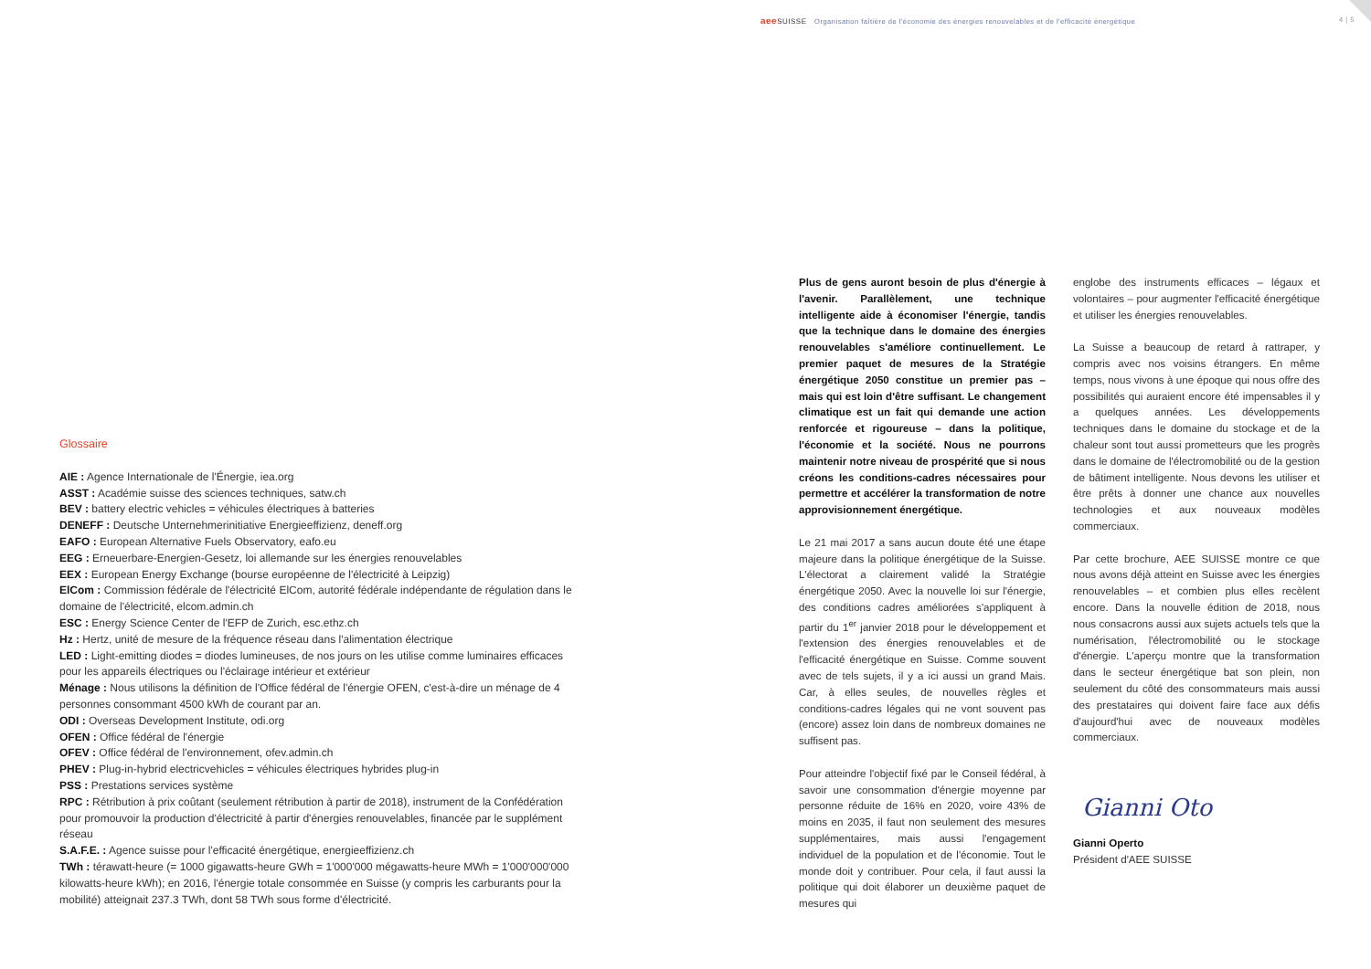aee SUISSE Organisation faîtière de l'économie des énergies renouvelables et de l'efficacité énergétique 4 | 5
Glossaire
AIE : Agence Internationale de l'Énergie, iea.org
ASST : Académie suisse des sciences techniques, satw.ch
BEV : battery electric vehicles = véhicules électriques à batteries
DENEFF : Deutsche Unternehmerinitiative Energieeffizienz, deneff.org
EAFO : European Alternative Fuels Observatory, eafo.eu
EEG : Erneuerbare-Energien-Gesetz, loi allemande sur les énergies renouvelables
EEX : European Energy Exchange (bourse européenne de l'électricité à Leipzig)
ElCom : Commission fédérale de l'électricité ElCom, autorité fédérale indépendante de régulation dans le domaine de l'électricité, elcom.admin.ch
ESC : Energy Science Center de l'EFP de Zurich, esc.ethz.ch
Hz : Hertz, unité de mesure de la fréquence réseau dans l'alimentation électrique
LED : Light-emitting diodes = diodes lumineuses, de nos jours on les utilise comme luminaires efficaces pour les appareils électriques ou l'éclairage intérieur et extérieur
Ménage : Nous utilisons la définition de l'Office fédéral de l'énergie OFEN, c'est-à-dire un ménage de 4 personnes consommant 4500 kWh de courant par an.
ODI : Overseas Development Institute, odi.org
OFEN : Office fédéral de l'énergie
OFEV : Office fédéral de l'environnement, ofev.admin.ch
PHEV : Plug-in-hybrid electricvehicles = véhicules électriques hybrides plug-in
PSS : Prestations services système
RPC : Rétribution à prix coûtant (seulement rétribution à partir de 2018), instrument de la Confédération pour promouvoir la production d'électricité à partir d'énergies renouvelables, financée par le supplément réseau
S.A.F.E. : Agence suisse pour l'efficacité énergétique, energieeffizienz.ch
TWh : térawatt-heure (= 1000 gigawatts-heure GWh = 1'000'000 mégawatts-heure MWh = 1'000'000'000 kilowatts-heure kWh); en 2016, l'énergie totale consommée en Suisse (y compris les carburants pour la mobilité) atteignait 237.3 TWh, dont 58 TWh sous forme d'électricité.
Plus de gens auront besoin de plus d'énergie à l'avenir. Parallèlement, une technique intelligente aide à économiser l'énergie, tandis que la technique dans le domaine des énergies renouvelables s'améliore continuellement. Le premier paquet de mesures de la Stratégie énergétique 2050 constitue un premier pas – mais qui est loin d'être suffisant. Le changement climatique est un fait qui demande une action renforcée et rigoureuse – dans la politique, l'économie et la société. Nous ne pourrons maintenir notre niveau de prospérité que si nous créons les conditions-cadres nécessaires pour permettre et accélérer la transformation de notre approvisionnement énergétique.
Le 21 mai 2017 a sans aucun doute été une étape majeure dans la politique énergétique de la Suisse. L'électorat a clairement validé la Stratégie énergétique 2050. Avec la nouvelle loi sur l'énergie, des conditions cadres améliorées s'appliquent à partir du 1<sup>er</sup> janvier 2018 pour le développement et l'extension des énergies renouvelables et de l'efficacité énergétique en Suisse. Comme souvent avec de tels sujets, il y a ici aussi un grand Mais. Car, à elles seules, de nouvelles règles et conditions-cadres légales qui ne vont souvent pas (encore) assez loin dans de nombreux domaines ne suffisent pas.
Pour atteindre l'objectif fixé par le Conseil fédéral, à savoir une consommation d'énergie moyenne par personne réduite de 16% en 2020, voire 43% de moins en 2035, il faut non seulement des mesures supplémentaires, mais aussi l'engagement individuel de la population et de l'économie. Tout le monde doit y contribuer. Pour cela, il faut aussi la politique qui doit élaborer un deuxième paquet de mesures qui
englobe des instruments efficaces – légaux et volontaires – pour augmenter l'efficacité énergétique et utiliser les énergies renouvelables.
La Suisse a beaucoup de retard à rattraper, y compris avec nos voisins étrangers. En même temps, nous vivons à une époque qui nous offre des possibilités qui auraient encore été impensables il y a quelques années. Les développements techniques dans le domaine du stockage et de la chaleur sont tout aussi prometteurs que les progrès dans le domaine de l'électromobilité ou de la gestion de bâtiment intelligente. Nous devons les utiliser et être prêts à donner une chance aux nouvelles technologies et aux nouveaux modèles commerciaux.
Par cette brochure, AEE SUISSE montre ce que nous avons déjà atteint en Suisse avec les énergies renouvelables – et combien plus elles recèlent encore. Dans la nouvelle édition de 2018, nous nous consacrons aussi aux sujets actuels tels que la numérisation, l'électromobilité ou le stockage d'énergie. L'aperçu montre que la transformation dans le secteur énergétique bat son plein, non seulement du côté des consommateurs mais aussi des prestataires qui doivent faire face aux défis d'aujourd'hui avec de nouveaux modèles commerciaux.
Gianni Oto
Gianni Operto
Président d'AEE SUISSE